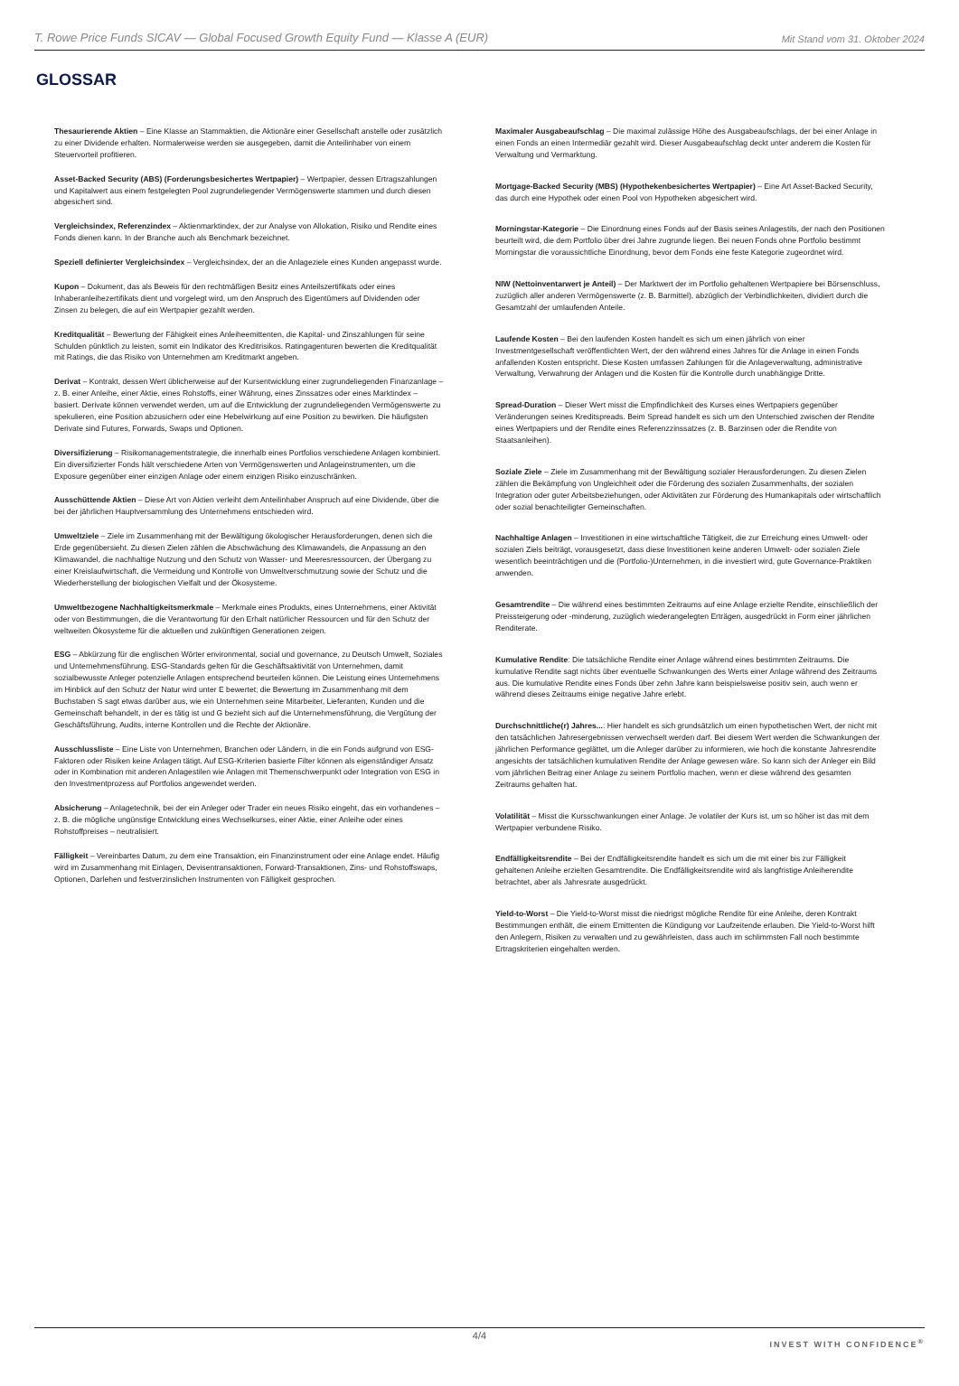T. Rowe Price Funds SICAV — Global Focused Growth Equity Fund — Klasse A (EUR) Mit Stand vom 31. Oktober 2024
GLOSSAR
Thesaurierende Aktien – Eine Klasse an Stammaktien, die Aktionäre einer Gesellschaft anstelle oder zusätzlich zu einer Dividende erhalten. Normalerweise werden sie ausgegeben, damit die Anteilinhaber von einem Steuervorteil profitieren.
Asset-Backed Security (ABS) (Forderungsbesichertes Wertpapier) – Wertpapier, dessen Ertragszahlungen und Kapitalwert aus einem festgelegten Pool zugrundeliegender Vermögenswerte stammen und durch diesen abgesichert sind.
Vergleichsindex, Referenzindex – Aktienmarktindex, der zur Analyse von Allokation, Risiko und Rendite eines Fonds dienen kann. In der Branche auch als Benchmark bezeichnet.
Speziell definierter Vergleichsindex – Vergleichsindex, der an die Anlageziele eines Kunden angepasst wurde.
Kupon – Dokument, das als Beweis für den rechtmäßigen Besitz eines Anteilszertifikats oder eines Inhaberanleihezertifikats dient und vorgelegt wird, um den Anspruch des Eigentümers auf Dividenden oder Zinsen zu belegen, die auf ein Wertpapier gezahlt werden.
Kreditqualität – Bewertung der Fähigkeit eines Anleiheemittenten, die Kapital- und Zinszahlungen für seine Schulden pünktlich zu leisten, somit ein Indikator des Kreditrisikos. Ratingagenturen bewerten die Kreditqualität mit Ratings, die das Risiko von Unternehmen am Kreditmarkt angeben.
Derivat – Kontrakt, dessen Wert üblicherweise auf der Kursentwicklung einer zugrundeliegenden Finanzanlage – z. B. einer Anleihe, einer Aktie, eines Rohstoffs, einer Währung, eines Zinssatzes oder eines Marktindex – basiert. Derivate können verwendet werden, um auf die Entwicklung der zugrundeliegenden Vermögenswerte zu spekulieren, eine Position abzusichern oder eine Hebelwirkung auf eine Position zu bewirken. Die häufigsten Derivate sind Futures, Forwards, Swaps und Optionen.
Diversifizierung – Risikomanagementstrategie, die innerhalb eines Portfolios verschiedene Anlagen kombiniert. Ein diversifizierter Fonds hält verschiedene Arten von Vermögenswerten und Anlageinstrumenten, um die Exposure gegenüber einer einzigen Anlage oder einem einzigen Risiko einzuschränken.
Ausschüttende Aktien – Diese Art von Aktien verleiht dem Anteilinhaber Anspruch auf eine Dividende, über die bei der jährlichen Hauptversammlung des Unternehmens entschieden wird.
Umweltziele – Ziele im Zusammenhang mit der Bewältigung ökologischer Herausforderungen, denen sich die Erde gegenübersieht. Zu diesen Zielen zählen die Abschwächung des Klimawandels, die Anpassung an den Klimawandel, die nachhaltige Nutzung und den Schutz von Wasser- und Meeresressourcen, der Übergang zu einer Kreislaufwirtschaft, die Vermeidung und Kontrolle von Umweltverschmutzung sowie der Schutz und die Wiederherstellung der biologischen Vielfalt und der Ökosysteme.
Umweltbezogene Nachhaltigkeitsmerkmale – Merkmale eines Produkts, eines Unternehmens, einer Aktivität oder von Bestimmungen, die die Verantwortung für den Erhalt natürlicher Ressourcen und für den Schutz der weltweiten Ökosysteme für die aktuellen und zukünftigen Generationen zeigen.
ESG – Abkürzung für die englischen Wörter environmental, social und governance, zu Deutsch Umwelt, Soziales und Unternehmensführung. ESG-Standards gelten für die Geschäftsaktivität von Unternehmen, damit sozialbewusste Anleger potenzielle Anlagen entsprechend beurteilen können. Die Leistung eines Unternehmens im Hinblick auf den Schutz der Natur wird unter E bewertet; die Bewertung im Zusammenhang mit dem Buchstaben S sagt etwas darüber aus, wie ein Unternehmen seine Mitarbeiter, Lieferanten, Kunden und die Gemeinschaft behandelt, in der es tätig ist und G bezieht sich auf die Unternehmensführung, die Vergütung der Geschäftsführung, Audits, interne Kontrollen und die Rechte der Aktionäre.
Ausschlussliste – Eine Liste von Unternehmen, Branchen oder Ländern, in die ein Fonds aufgrund von ESG-Faktoren oder Risiken keine Anlagen tätigt. Auf ESG-Kriterien basierte Filter können als eigenständiger Ansatz oder in Kombination mit anderen Anlagestilen wie Anlagen mit Themenschwerpunkt oder Integration von ESG in den Investmentprozess auf Portfolios angewendet werden.
Absicherung – Anlagetechnik, bei der ein Anleger oder Trader ein neues Risiko eingeht, das ein vorhandenes – z. B. die mögliche ungünstige Entwicklung eines Wechselkurses, einer Aktie, einer Anleihe oder eines Rohstoffpreises – neutralisiert.
Fälligkeit – Vereinbartes Datum, zu dem eine Transaktion, ein Finanzinstrument oder eine Anlage endet. Häufig wird im Zusammenhang mit Einlagen, Devisentransaktionen, Forward-Transaktionen, Zins- und Rohstoffswaps, Optionen, Darlehen und festverzinslichen Instrumenten von Fälligkeit gesprochen.
Maximaler Ausgabeaufschlag – Die maximal zulässige Höhe des Ausgabeaufschlags, der bei einer Anlage in einen Fonds an einen Intermediär gezahlt wird. Dieser Ausgabeaufschlag deckt unter anderem die Kosten für Verwaltung und Vermarktung.
Mortgage-Backed Security (MBS) (Hypothekenbesichertes Wertpapier) – Eine Art Asset-Backed Security, das durch eine Hypothek oder einen Pool von Hypotheken abgesichert wird.
Morningstar-Kategorie – Die Einordnung eines Fonds auf der Basis seines Anlagestils, der nach den Positionen beurteilt wird, die dem Portfolio über drei Jahre zugrunde liegen. Bei neuen Fonds ohne Portfolio bestimmt Morningstar die voraussichtliche Einordnung, bevor dem Fonds eine feste Kategorie zugeordnet wird.
NIW (Nettoinventarwert je Anteil) – Der Marktwert der im Portfolio gehaltenen Wertpapiere bei Börsenschluss, zuzüglich aller anderen Vermögenswerte (z. B. Barmittel), abzüglich der Verbindlichkeiten, dividiert durch die Gesamtzahl der umlaufenden Anteile.
Laufende Kosten – Bei den laufenden Kosten handelt es sich um einen jährlich von einer Investmentgesellschaft veröffentlichten Wert, der den während eines Jahres für die Anlage in einen Fonds anfallenden Kosten entspricht. Diese Kosten umfassen Zahlungen für die Anlageverwaltung, administrative Verwaltung, Verwahrung der Anlagen und die Kosten für die Kontrolle durch unabhängige Dritte.
Spread-Duration – Dieser Wert misst die Empfindlichkeit des Kurses eines Wertpapiers gegenüber Veränderungen seines Kreditspreads. Beim Spread handelt es sich um den Unterschied zwischen der Rendite eines Wertpapiers und der Rendite eines Referenzzinssatzes (z. B. Barzinsen oder die Rendite von Staatsanleihen).
Soziale Ziele – Ziele im Zusammenhang mit der Bewältigung sozialer Herausforderungen. Zu diesen Zielen zählen die Bekämpfung von Ungleichheit oder die Förderung des sozialen Zusammenhalts, der sozialen Integration oder guter Arbeitsbeziehungen, oder Aktivitäten zur Förderung des Humankapitals oder wirtschaftlich oder sozial benachteiligter Gemeinschaften.
Nachhaltige Anlagen – Investitionen in eine wirtschaftliche Tätigkeit, die zur Erreichung eines Umwelt- oder sozialen Ziels beiträgt, vorausgesetzt, dass diese Investitionen keine anderen Umwelt- oder sozialen Ziele wesentlich beeinträchtigen und die (Portfolio-)Unternehmen, in die investiert wird, gute Governance-Praktiken anwenden.
Gesamtrendite – Die während eines bestimmten Zeitraums auf eine Anlage erzielte Rendite, einschließlich der Preissteigerung oder -minderung, zuzüglich wiederangelegten Erträgen, ausgedrückt in Form einer jährlichen Renditerate.
Kumulative Rendite: Die tatsächliche Rendite einer Anlage während eines bestimmten Zeitraums. Die kumulative Rendite sagt nichts über eventuelle Schwankungen des Werts einer Anlage während des Zeitraums aus. Die kumulative Rendite eines Fonds über zehn Jahre kann beispielsweise positiv sein, auch wenn er während dieses Zeitraums einige negative Jahre erlebt.
Durchschnittliche(r) Jahres...: Hier handelt es sich grundsätzlich um einen hypothetischen Wert, der nicht mit den tatsächlichen Jahresergebnissen verwechselt werden darf. Bei diesem Wert werden die Schwankungen der jährlichen Performance geglättet, um die Anleger darüber zu informieren, wie hoch die konstante Jahresrendite angesichts der tatsächlichen kumulativen Rendite der Anlage gewesen wäre. So kann sich der Anleger ein Bild vom jährlichen Beitrag einer Anlage zu seinem Portfolio machen, wenn er diese während des gesamten Zeitraums gehalten hat.
Volatilität – Misst die Kursschwankungen einer Anlage. Je volatiler der Kurs ist, um so höher ist das mit dem Wertpapier verbundene Risiko.
Endfälligkeitsrendite – Bei der Endfälligkeitsrendite handelt es sich um die mit einer bis zur Fälligkeit gehaltenen Anleihe erzielten Gesamtrendite. Die Endfälligkeitsrendite wird als langfristige Anleiherendite betrachtet, aber als Jahresrate ausgedrückt.
Yield-to-Worst – Die Yield-to-Worst misst die niedrigst mögliche Rendite für eine Anleihe, deren Kontrakt Bestimmungen enthält, die einem Emittenten die Kündigung vor Laufzeitende erlauben. Die Yield-to-Worst hilft den Anlegern, Risiken zu verwalten und zu gewährleisten, dass auch im schlimmsten Fall noch bestimmte Ertragskriterien eingehalten werden.
4/4
INVEST WITH CONFIDENCE<sup>®</sup>